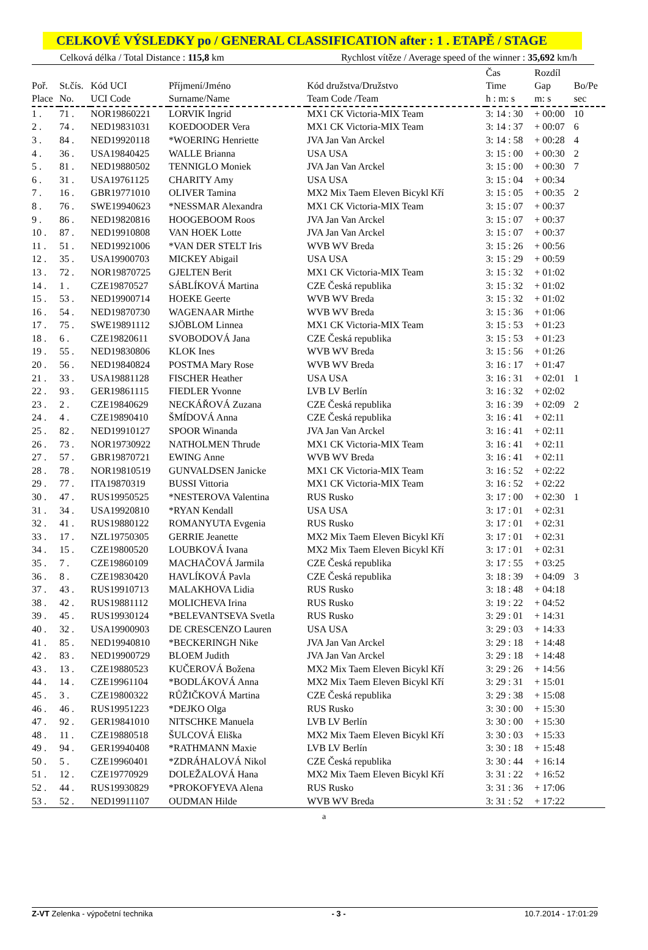CELKOVÉ VÝSLEDKY po / GENERAL CLASSIFICATION after : 1 . ETAPĚ / STAGE
Celková délka / Total Distance : 115,8 km Rychlost vítěze / Average speed of the winner : 35,692 km/h
| Poř. Place | St.čís. No. | Kód UCI UCI Code | Příjmení/Jméno Surname/Name | Kód družstva/Družstvo Team Code /Team | Čas Time h : m: s | Rozdíl Gap m: s | Bo/Pe sec |
| --- | --- | --- | --- | --- | --- | --- | --- |
| 1 . | 71 . | NOR19860221 | LORVIK Ingrid | MX1 CK Victoria-MIX Team | 3: 14 : 30 | + 00:00 | 10 |
| 2 . | 74 . | NED19831031 | KOEDOODER Vera | MX1 CK Victoria-MIX Team | 3: 14 : 37 | + 00:07 | 6 |
| 3 . | 84 . | NED19920118 | *WOERING Henriette | JVA Jan Van Arckel | 3: 14 : 58 | + 00:28 | 4 |
| 4 . | 36 . | USA19840425 | WALLE Brianna | USA USA | 3: 15 : 00 | + 00:30 | 2 |
| 5 . | 81 . | NED19880502 | TENNIGLO Moniek | JVA Jan Van Arckel | 3: 15 : 00 | + 00:30 | 7 |
| 6 . | 31 . | USA19761125 | CHARITY Amy | USA USA | 3: 15 : 04 | + 00:34 | |
| 7 . | 16 . | GBR19771010 | OLIVER Tamina | MX2 Mix Taem Eleven Bicykl Kří | 3: 15 : 05 | + 00:35 | 2 |
| 8 . | 76 . | SWE19940623 | *NESSMAR Alexandra | MX1 CK Victoria-MIX Team | 3: 15 : 07 | + 00:37 | |
| 9 . | 86 . | NED19820816 | HOOGEBOOM Roos | JVA Jan Van Arckel | 3: 15 : 07 | + 00:37 | |
| 10 . | 87 . | NED19910808 | VAN HOEK Lotte | JVA Jan Van Arckel | 3: 15 : 07 | + 00:37 | |
| 11 . | 51 . | NED19921006 | *VAN DER STELT Iris | WVB WV Breda | 3: 15 : 26 | + 00:56 | |
| 12 . | 35 . | USA19900703 | MICKEY Abigail | USA USA | 3: 15 : 29 | + 00:59 | |
| 13 . | 72 . | NOR19870725 | GJELTEN Berit | MX1 CK Victoria-MIX Team | 3: 15 : 32 | + 01:02 | |
| 14 . | 1 . | CZE19870527 | SÁBLÍKOVÁ Martina | CZE Česká republika | 3: 15 : 32 | + 01:02 | |
| 15 . | 53 . | NED19900714 | HOEKE Geerte | WVB WV Breda | 3: 15 : 32 | + 01:02 | |
| 16 . | 54 . | NED19870730 | WAGENAAR Mirthe | WVB WV Breda | 3: 15 : 36 | + 01:06 | |
| 17 . | 75 . | SWE19891112 | SJÖBLOM Linnea | MX1 CK Victoria-MIX Team | 3: 15 : 53 | + 01:23 | |
| 18 . | 6 . | CZE19820611 | SVOBODOVÁ Jana | CZE Česká republika | 3: 15 : 53 | + 01:23 | |
| 19 . | 55 . | NED19830806 | KLOK Ines | WVB WV Breda | 3: 15 : 56 | + 01:26 | |
| 20 . | 56 . | NED19840824 | POSTMA Mary Rose | WVB WV Breda | 3: 16 : 17 | + 01:47 | |
| 21 . | 33 . | USA19881128 | FISCHER Heather | USA USA | 3: 16 : 31 | + 02:01 | 1 |
| 22 . | 93 . | GER19861115 | FIEDLER Yvonne | LVB LV Berlín | 3: 16 : 32 | + 02:02 | |
| 23 . | 2 . | CZE19840629 | NECKÁŘOVÁ Zuzana | CZE Česká republika | 3: 16 : 39 | + 02:09 | 2 |
| 24 . | 4 . | CZE19890410 | ŠMÍDOVÁ Anna | CZE Česká republika | 3: 16 : 41 | + 02:11 | |
| 25 . | 82 . | NED19910127 | SPOOR Winanda | JVA Jan Van Arckel | 3: 16 : 41 | + 02:11 | |
| 26 . | 73 . | NOR19730922 | NATHOLMEN Thrude | MX1 CK Victoria-MIX Team | 3: 16 : 41 | + 02:11 | |
| 27 . | 57 . | GBR19870721 | EWING Anne | WVB WV Breda | 3: 16 : 41 | + 02:11 | |
| 28 . | 78 . | NOR19810519 | GUNVALDSEN Janicke | MX1 CK Victoria-MIX Team | 3: 16 : 52 | + 02:22 | |
| 29 . | 77 . | ITA19870319 | BUSSI Vittoria | MX1 CK Victoria-MIX Team | 3: 16 : 52 | + 02:22 | |
| 30 . | 47 . | RUS19950525 | *NESTEROVA Valentina | RUS Rusko | 3: 17 : 00 | + 02:30 | 1 |
| 31 . | 34 . | USA19920810 | *RYAN Kendall | USA USA | 3: 17 : 01 | + 02:31 | |
| 32 . | 41 . | RUS19880122 | ROMANYUTA Evgenia | RUS Rusko | 3: 17 : 01 | + 02:31 | |
| 33 . | 17 . | NZL19750305 | GERRIE Jeanette | MX2 Mix Taem Eleven Bicykl Kří | 3: 17 : 01 | + 02:31 | |
| 34 . | 15 . | CZE19800520 | LOUBKOVÁ Ivana | MX2 Mix Taem Eleven Bicykl Kří | 3: 17 : 01 | + 02:31 | |
| 35 . | 7 . | CZE19860109 | MACHAČOVÁ Jarmila | CZE Česká republika | 3: 17 : 55 | + 03:25 | |
| 36 . | 8 . | CZE19830420 | HAVLÍKOVÁ Pavla | CZE Česká republika | 3: 18 : 39 | + 04:09 | 3 |
| 37 . | 43 . | RUS19910713 | MALAKHOVA Lidia | RUS Rusko | 3: 18 : 48 | + 04:18 | |
| 38 . | 42 . | RUS19881112 | MOLICHEVA Irina | RUS Rusko | 3: 19 : 22 | + 04:52 | |
| 39 . | 45 . | RUS19930124 | *BELEVANTSEVA Svetla | RUS Rusko | 3: 29 : 01 | + 14:31 | |
| 40 . | 32 . | USA19900903 | DE CRESCENZO Lauren | USA USA | 3: 29 : 03 | + 14:33 | |
| 41 . | 85 . | NED19940810 | *BECKERINGH Nike | JVA Jan Van Arckel | 3: 29 : 18 | + 14:48 | |
| 42 . | 83 . | NED19900729 | BLOEM Judith | JVA Jan Van Arckel | 3: 29 : 18 | + 14:48 | |
| 43 . | 13 . | CZE19880523 | KUČEROVÁ Božena | MX2 Mix Taem Eleven Bicykl Kří | 3: 29 : 26 | + 14:56 | |
| 44 . | 14 . | CZE19961104 | *BODLÁKOVÁ Anna | MX2 Mix Taem Eleven Bicykl Kří | 3: 29 : 31 | + 15:01 | |
| 45 . | 3 . | CZE19800322 | RŮŽIČKOVÁ Martina | CZE Česká republika | 3: 29 : 38 | + 15:08 | |
| 46 . | 46 . | RUS19951223 | *DEJKO Olga | RUS Rusko | 3: 30 : 00 | + 15:30 | |
| 47 . | 92 . | GER19841010 | NITSCHKE Manuela | LVB LV Berlín | 3: 30 : 00 | + 15:30 | |
| 48 . | 11 . | CZE19880518 | ŠULCOVÁ Eliška | MX2 Mix Taem Eleven Bicykl Kří | 3: 30 : 03 | + 15:33 | |
| 49 . | 94 . | GER19940408 | *RATHMANN Maxie | LVB LV Berlín | 3: 30 : 18 | + 15:48 | |
| 50 . | 5 . | CZE19960401 | *ZDRÁHALOVÁ Nikol | CZE Česká republika | 3: 30 : 44 | + 16:14 | |
| 51 . | 12 . | CZE19770929 | DOLEŽALOVÁ Hana | MX2 Mix Taem Eleven Bicykl Kří | 3: 31 : 22 | + 16:52 | |
| 52 . | 44 . | RUS19930829 | *PROKOFYEVA Alena | RUS Rusko | 3: 31 : 36 | + 17:06 | |
| 53 . | 52 . | NED19911107 | OUDMAN Hilde | WVB WV Breda | 3: 31 : 52 | + 17:22 | |
a
Z-VT Zelenka - výpočetní technika - 3 - 10.7.2014 - 17:01:29